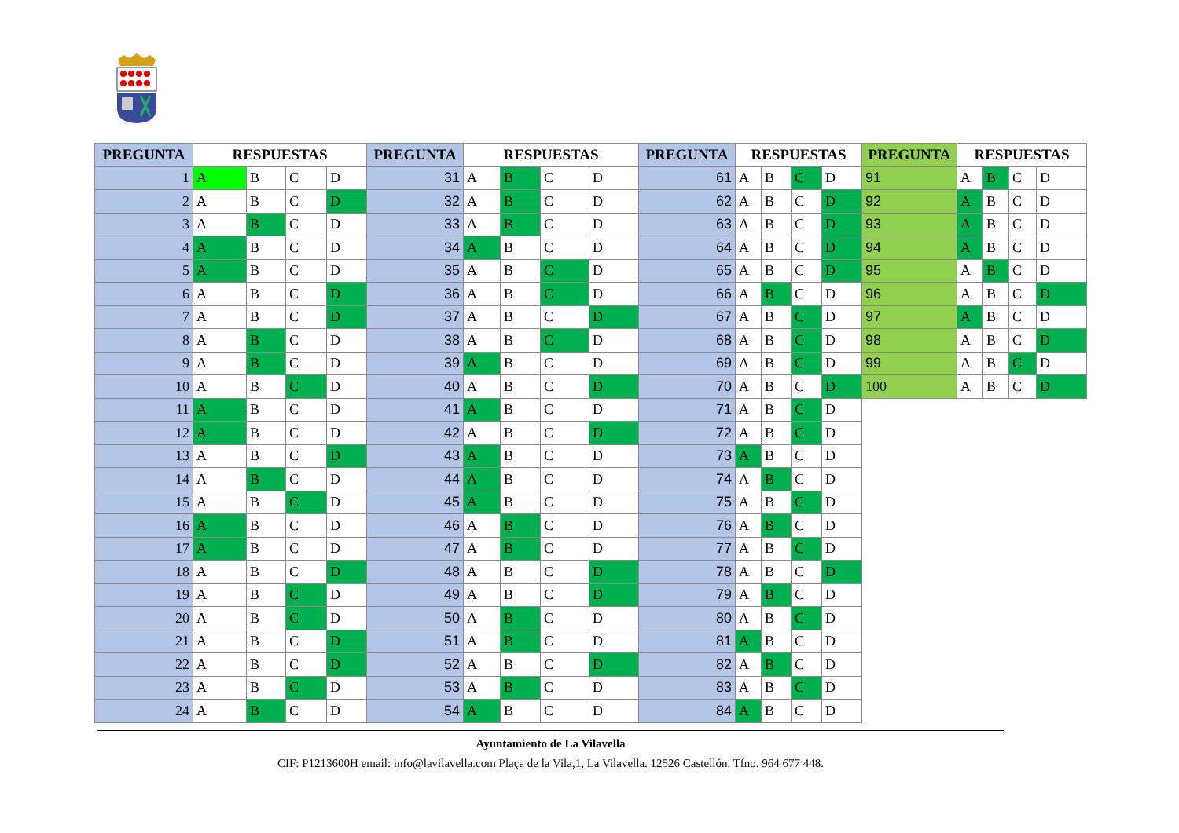| PREGUNTA | RESPUESTAS | | | | PREGUNTA | RESPUESTAS | | | | PREGUNTA | RESPUESTAS | | | | PREGUNTA | RESPUESTAS | | | |
| --- | --- | --- | --- | --- | --- | --- | --- | --- | --- | --- | --- | --- | --- | --- | --- | --- | --- | --- | --- |
| 1 | A | B | C | D | 31 | A | B | C | D | 61 | A | B | C | D | 91 | A | B | C | D |
| 2 | A | B | C | D | 32 | A | B | C | D | 62 | A | B | C | D | 92 | A | B | C | D |
| 3 | A | B | C | D | 33 | A | B | C | D | 63 | A | B | C | D | 93 | A | B | C | D |
| 4 | A | B | C | D | 34 | A | B | C | D | 64 | A | B | C | D | 94 | A | B | C | D |
| 5 | A | B | C | D | 35 | A | B | C | D | 65 | A | B | C | D | 95 | A | B | C | D |
| 6 | A | B | C | D | 36 | A | B | C | D | 66 | A | B | C | D | 96 | A | B | C | D |
| 7 | A | B | C | D | 37 | A | B | C | D | 67 | A | B | C | D | 97 | A | B | C | D |
| 8 | A | B | C | D | 38 | A | B | C | D | 68 | A | B | C | D | 98 | A | B | C | D |
| 9 | A | B | C | D | 39 | A | B | C | D | 69 | A | B | C | D | 99 | A | B | C | D |
| 10 | A | B | C | D | 40 | A | B | C | D | 70 | A | B | C | D | 100 | A | B | C | D |
| 11 | A | B | C | D | 41 | A | B | C | D | 71 | A | B | C | D | | | | | |
| 12 | A | B | C | D | 42 | A | B | C | D | 72 | A | B | C | D | | | | | |
| 13 | A | B | C | D | 43 | A | B | C | D | 73 | A | B | C | D | | | | | |
| 14 | A | B | C | D | 44 | A | B | C | D | 74 | A | B | C | D | | | | | |
| 15 | A | B | C | D | 45 | A | B | C | D | 75 | A | B | C | D | | | | | |
| 16 | A | B | C | D | 46 | A | B | C | D | 76 | A | B | C | D | | | | | |
| 17 | A | B | C | D | 47 | A | B | C | D | 77 | A | B | C | D | | | | | |
| 18 | A | B | C | D | 48 | A | B | C | D | 78 | A | B | C | D | | | | | |
| 19 | A | B | C | D | 49 | A | B | C | D | 79 | A | B | C | D | | | | | |
| 20 | A | B | C | D | 50 | A | B | C | D | 80 | A | B | C | D | | | | | |
| 21 | A | B | C | D | 51 | A | B | C | D | 81 | A | B | C | D | | | | | |
| 22 | A | B | C | D | 52 | A | B | C | D | 82 | A | B | C | D | | | | | |
| 23 | A | B | C | D | 53 | A | B | C | D | 83 | A | B | C | D | | | | | |
| 24 | A | B | C | D | 54 | A | B | C | D | 84 | A | B | C | D | | | | | |
Ayuntamiento de La Vilavella
CIF: P1213600H email: info@lavilavella.com Plaça de la Vila,1, La Vilavella. 12526 Castellón. Tfno. 964 677 448.